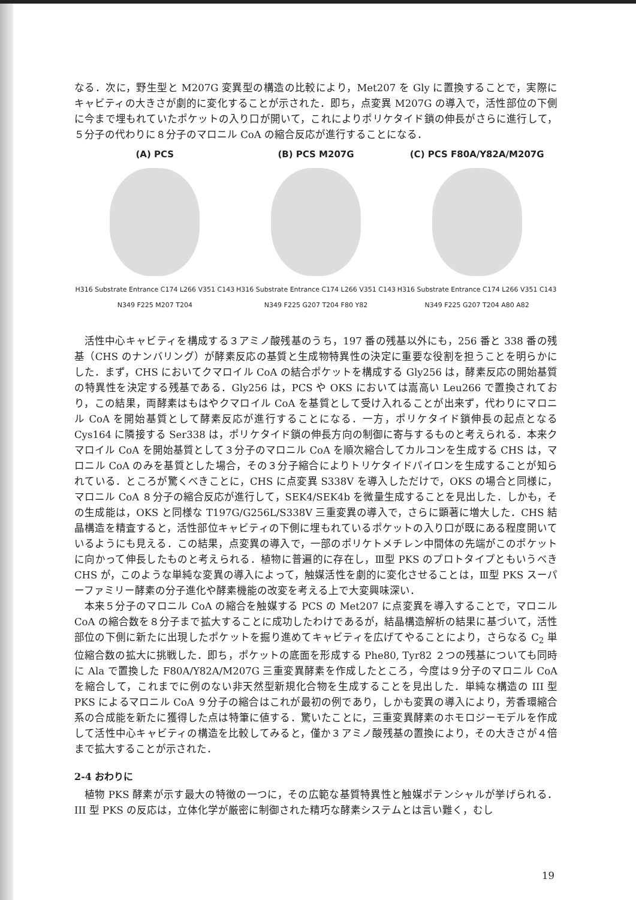なる．次に，野生型と M207G 変異型の構造の比較により，Met207 を Gly に置換することで，実際にキャビティの大きさが劇的に変化することが示された．即ち，点変異 M207G の導入で，活性部位の下側に今まで埋もれていたポケットの入り口が開いて，これによりポリケタイド鎖の伸長がさらに進行して，５分子の代わりに８分子のマロニル CoA の縮合反応が進行することになる．
(A) PCS
H316 Substrate Entrance C174 L266 V351 C143 N349 F225 M207 T204
(B) PCS M207G
H316 Substrate Entrance C174 L266 V351 C143 N349 F225 G207 T204 F80 Y82
(C) PCS F80A/Y82A/M207G
H316 Substrate Entrance C174 L266 V351 C143 N349 F225 G207 T204 A80 A82
活性中心キャビティを構成する３アミノ酸残基のうち，197 番の残基以外にも，256 番と 338 番の残基（CHS のナンバリング）が酵素反応の基質と生成物特異性の決定に重要な役割を担うことを明らかにした．まず，CHS においてクマロイル CoA の結合ポケットを構成する Gly256 は，酵素反応の開始基質の特異性を決定する残基である．Gly256 は，PCS や OKS においては嵩高い Leu266 で置換されており，この結果，両酵素はもはやクマロイル CoA を基質として受け入れることが出来ず，代わりにマロニル CoA を開始基質として酵素反応が進行することになる．一方，ポリケタイド鎖伸長の起点となる Cys164 に隣接する Ser338 は，ポリケタイド鎖の伸長方向の制御に寄与するものと考えられる．本来クマロイル CoA を開始基質として３分子のマロニル CoA を順次縮合してカルコンを生成する CHS は，マロニル CoA のみを基質とした場合，その３分子縮合によりトリケタイドパイロンを生成することが知られている．ところが驚くべきことに，CHS に点変異 S338V を導入しただけで，OKS の場合と同様に，マロニル CoA ８分子の縮合反応が進行して，SEK4/SEK4b を微量生成することを見出した．しかも，その生成能は，OKS と同様な T197G/G256L/S338V 三重変異の導入で，さらに顕著に増大した．CHS 結晶構造を精査すると，活性部位キャビティの下側に埋もれているポケットの入り口が既にある程度開いているようにも見える．この結果，点変異の導入で，一部のポリケトメチレン中間体の先端がこのポケットに向かって伸長したものと考えられる．植物に普遍的に存在し，Ⅲ型 PKS のプロトタイプともいうべき CHS が，このような単純な変異の導入によって，触媒活性を劇的に変化させることは，Ⅲ型 PKS スーパーファミリー酵素の分子進化や酵素機能の改変を考える上で大変興味深い．
本来５分子のマロニル CoA の縮合を触媒する PCS の Met207 に点変異を導入することで，マロニル CoA の縮合数を８分子まで拡大することに成功したわけであるが，結晶構造解析の結果に基づいて，活性部位の下側に新たに出現したポケットを掘り進めてキャビティを広げてやることにより，さらなる C<sub>2</sub> 単位縮合数の拡大に挑戦した．即ち，ポケットの底面を形成する Phe80, Tyr82 ２つの残基についても同時に Ala で置換した F80A/Y82A/M207G 三重変異酵素を作成したところ，今度は９分子のマロニル CoA を縮合して，これまでに例のない非天然型新規化合物を生成することを見出した．単純な構造の III 型 PKS によるマロニル CoA ９分子の縮合はこれが最初の例であり，しかも変異の導入により，芳香環縮合系の合成能を新たに獲得した点は特筆に値する．驚いたことに，三重変異酵素のホモロジーモデルを作成して活性中心キャビティの構造を比較してみると，僅か３アミノ酸残基の置換により，その大きさが４倍まで拡大することが示された．
2-4 おわりに
植物 PKS 酵素が示す最大の特徴の一つに，その広範な基質特異性と触媒ポテンシャルが挙げられる．III 型 PKS の反応は，立体化学が厳密に制御された精巧な酵素システムとは言い難く，むし
19